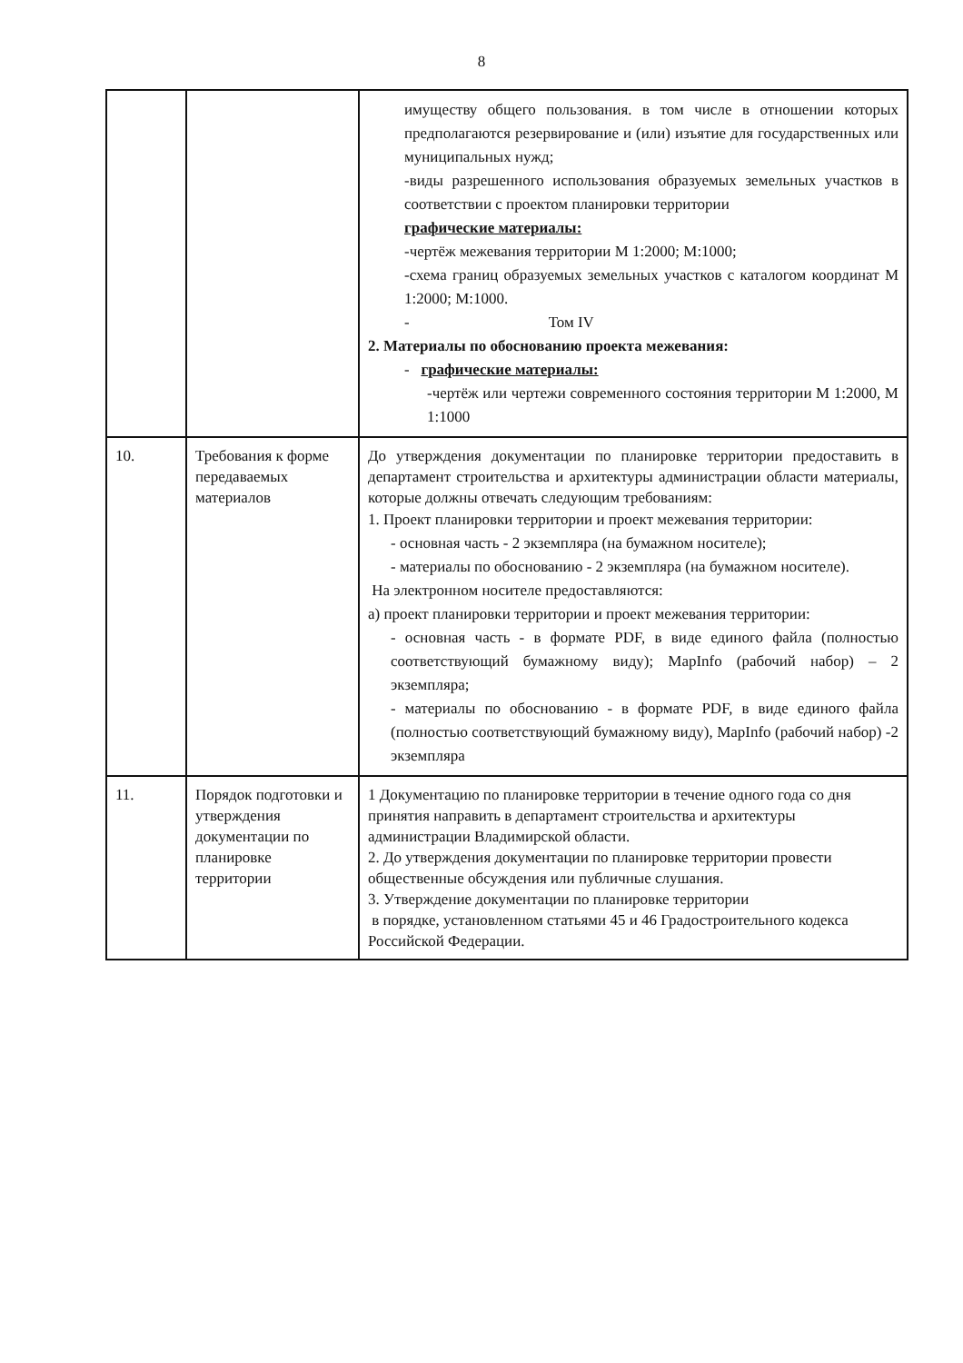8
| | | имуществу общего пользования. в том числе в отношении которых предполагаются резервирование и (или) изъятие для государственных или муниципальных нужд; -виды разрешенного использования образуемых земельных участков в соответствии с проектом планировки территории графические материалы: -чертёж межевания территории М 1:2000; М:1000; -схема границ образуемых земельных участков с каталогом координат М 1:2000; М:1000. - Том IV 2. Материалы по обоснованию проекта межевания: - графические материалы: -чертёж или чертежи современного состояния территории М 1:2000, М 1:1000 |
| 10. | Требования к форме передаваемых материалов | До утверждения документации по планировке территории предоставить в департамент строительства и архитектуры администрации области материалы, которые должны отвечать следующим требованиям: 1. Проект планировки территории и проект межевания территории: - основная часть - 2 экземпляра (на бумажном носителе); - материалы по обоснованию - 2 экземпляра (на бумажном носителе). На электронном носителе предоставляются: а) проект планировки территории и проект межевания территории: - основная часть - в формате PDF, в виде единого файла (полностью соответствующий бумажному виду); MapInfo (рабочий набор) – 2 экземпляра; - материалы по обоснованию - в формате PDF, в виде единого файла (полностью соответствующий бумажному виду), MapInfo (рабочий набор) -2 экземпляра |
| 11. | Порядок подготовки и утверждения документации по планировке территории | 1 Документацию по планировке территории в течение одного года со дня принятия направить в департамент строительства и архитектуры администрации Владимирской области. 2. До утверждения документации по планировке территории провести общественные обсуждения или публичные слушания. 3. Утверждение документации по планировке территории в порядке, установленном статьями 45 и 46 Градостроительного кодекса Российской Федерации. |